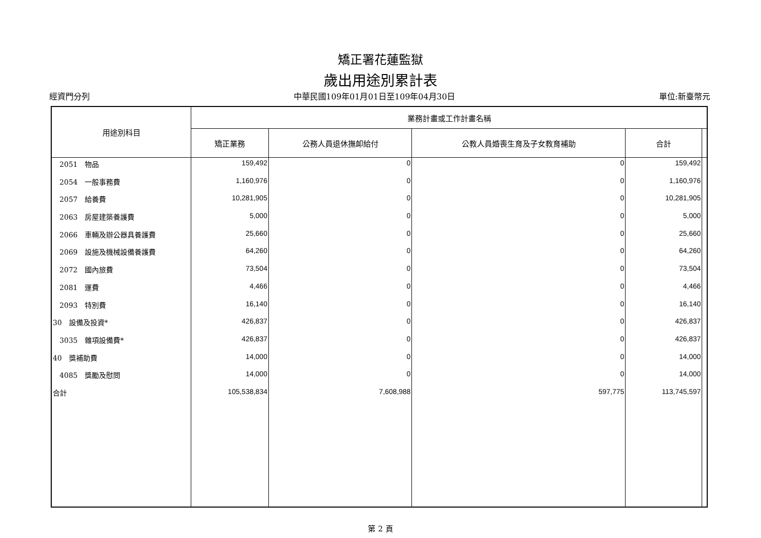矯正署花蓮監獄
歲出用途別累計表
經資門分列 中華民國109年01月01日至109年04月30日 單位:新臺幣元
| 用途別科目 | 業務計畫或工作計畫名稱 | | | | |
| --- | --- | --- | --- | --- | --- |
| | 矯正業務 | 公務人員退休撫卹給付 | 公教人員婚喪生育及子女教育補助 | 合計 | |
| 2051 物品 | 159,492 | 0 | 0 | 159,492 | |
| 2054 一般事務費 | 1,160,976 | 0 | 0 | 1,160,976 | |
| 2057 給養費 | 10,281,905 | 0 | 0 | 10,281,905 | |
| 2063 房屋建築養護費 | 5,000 | 0 | 0 | 5,000 | |
| 2066 車輛及辦公器具養護費 | 25,660 | 0 | 0 | 25,660 | |
| 2069 設施及機械設備養護費 | 64,260 | 0 | 0 | 64,260 | |
| 2072 國內旅費 | 73,504 | 0 | 0 | 73,504 | |
| 2081 運費 | 4,466 | 0 | 0 | 4,466 | |
| 2093 特別費 | 16,140 | 0 | 0 | 16,140 | |
| 30 設備及投資* | 426,837 | 0 | 0 | 426,837 | |
| 3035 雜項設備費* | 426,837 | 0 | 0 | 426,837 | |
| 40 獎補助費 | 14,000 | 0 | 0 | 14,000 | |
| 4085 獎勵及慰問 | 14,000 | 0 | 0 | 14,000 | |
| 合計 | 105,538,834 | 7,608,988 | 597,775 | 113,745,597 | |
第 2 頁